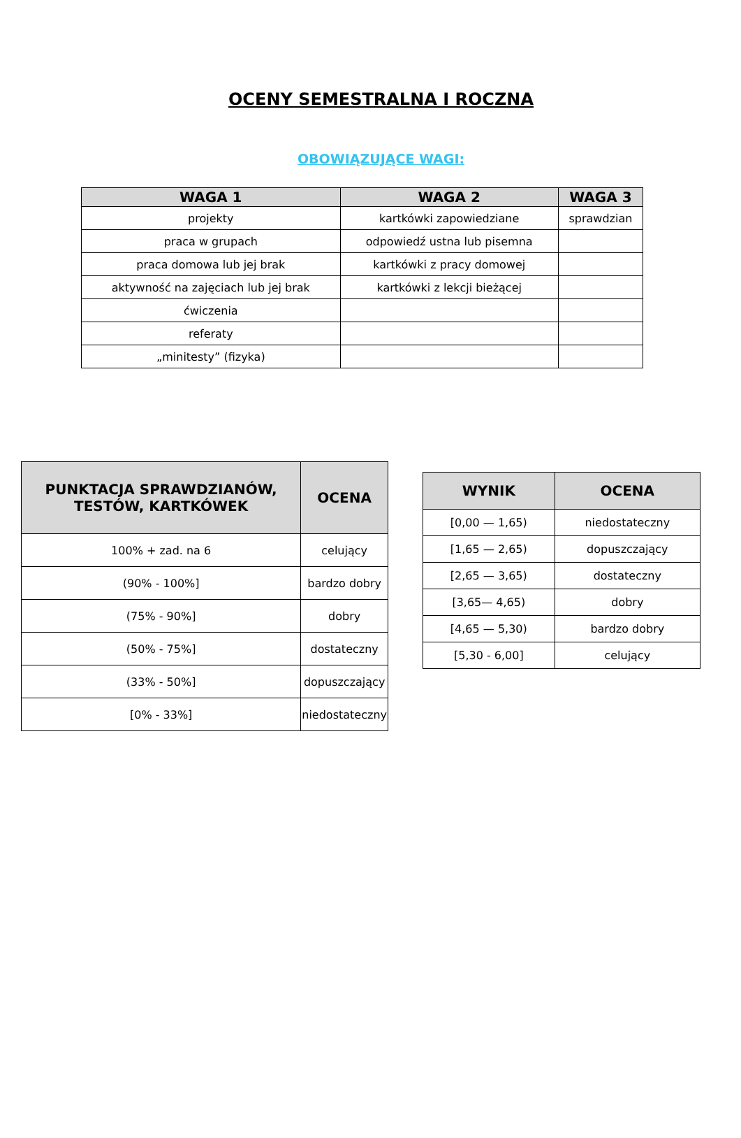OCENY SEMESTRALNA I ROCZNA
OBOWIĄZUJĄCE WAGI:
| WAGA 1 | WAGA 2 | WAGA 3 |
| --- | --- | --- |
| projekty | kartkówki zapowiedziane | sprawdzian |
| praca w grupach | odpowiedź ustna lub pisemna | |
| praca domowa lub jej brak | kartkówki z pracy domowej | |
| aktywność na zajęciach lub jej brak | kartkówki z lekcji bieżącej | |
| ćwiczenia | | |
| referaty | | |
| „minitesty” (fizyka) | | |
| PUNKTACJA SPRAWDZIANÓW, TESTÓW, KARTKÓWEK | OCENA |
| --- | --- |
| 100% + zad. na 6 | celujący |
| (90% - 100%] | bardzo dobry |
| (75% - 90%] | dobry |
| (50% - 75%] | dostateczny |
| (33% - 50%] | dopuszczający |
| [0% - 33%] | niedostateczny |
| WYNIK | OCENA |
| --- | --- |
| [0,00 — 1,65) | niedostateczny |
| [1,65 — 2,65) | dopuszczający |
| [2,65 — 3,65) | dostateczny |
| [3,65— 4,65) | dobry |
| [4,65 — 5,30) | bardzo dobry |
| [5,30 - 6,00] | celujący |